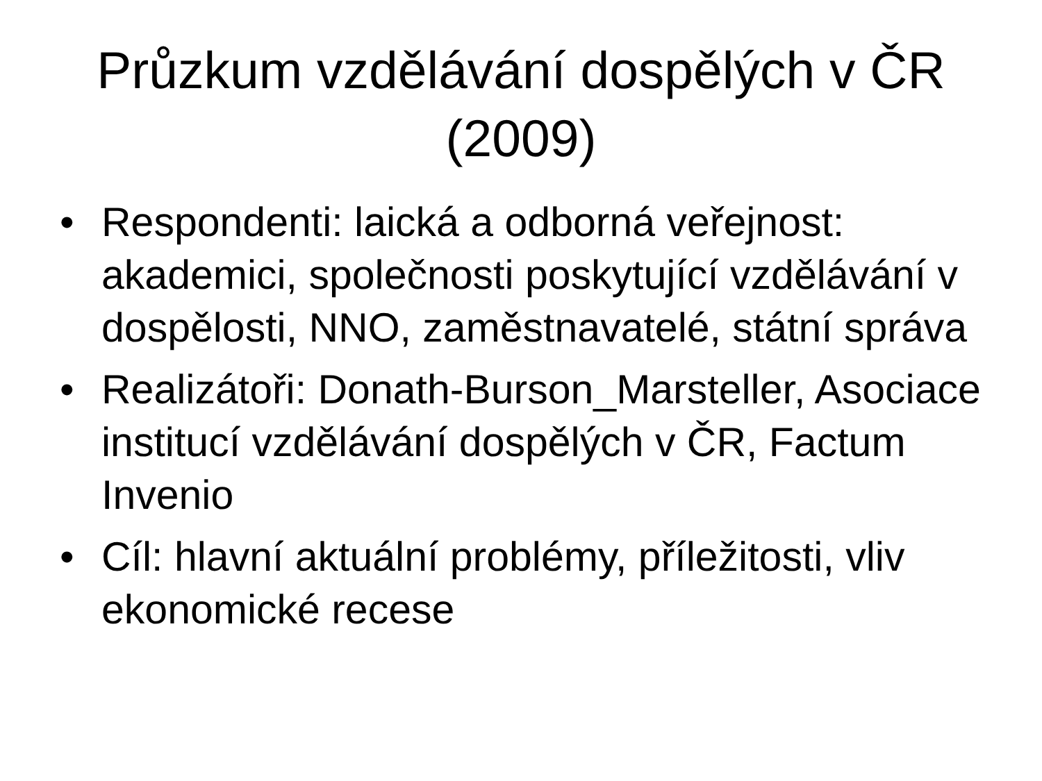Průzkum vzdělávání dospělých v ČR (2009)
• Respondenti: laická a odborná veřejnost: akademici, společnosti poskytující vzdělávání v dospělosti, NNO, zaměstnavatelé, státní správa
• Realizátoři: Donath-Burson_Marsteller, Asociace institucí vzdělávání dospělých v ČR, Factum Invenio
• Cíl: hlavní aktuální problémy, příležitosti, vliv ekonomické recese